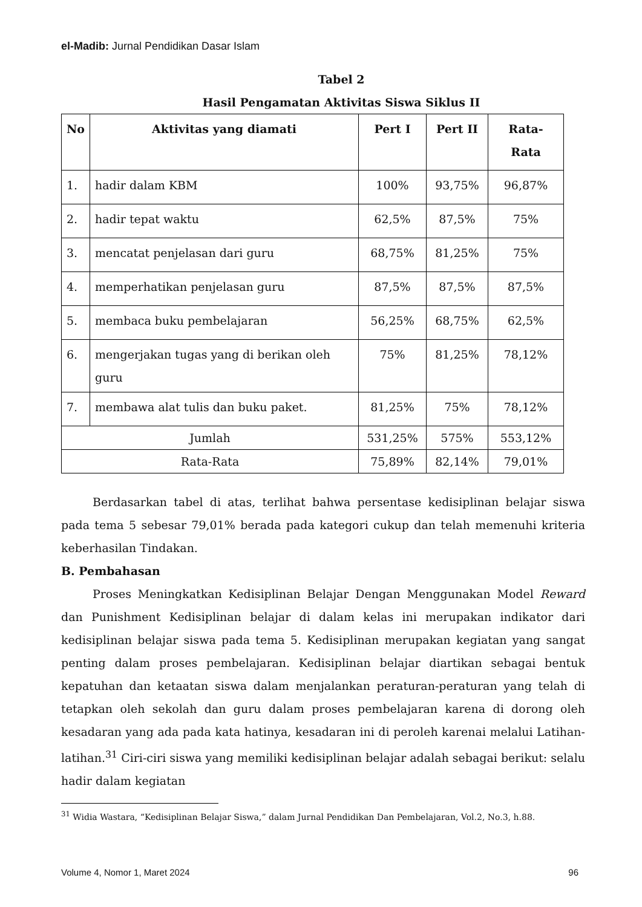el-Madib: Jurnal Pendidikan Dasar Islam
Tabel 2
Hasil Pengamatan Aktivitas Siswa Siklus II
| No | Aktivitas yang diamati | Pert I | Pert II | Rata- Rata |
| --- | --- | --- | --- | --- |
| 1. | hadir dalam KBM | 100% | 93,75% | 96,87% |
| 2. | hadir tepat waktu | 62,5% | 87,5% | 75% |
| 3. | mencatat penjelasan dari guru | 68,75% | 81,25% | 75% |
| 4. | memperhatikan penjelasan guru | 87,5% | 87,5% | 87,5% |
| 5. | membaca buku pembelajaran | 56,25% | 68,75% | 62,5% |
| 6. | mengerjakan tugas yang di berikan oleh guru | 75% | 81,25% | 78,12% |
| 7. | membawa alat tulis dan buku paket. | 81,25% | 75% | 78,12% |
| Jumlah | | 531,25% | 575% | 553,12% |
| Rata-Rata | | 75,89% | 82,14% | 79,01% |
Berdasarkan tabel di atas, terlihat bahwa persentase kedisiplinan belajar siswa pada tema 5 sebesar 79,01% berada pada kategori cukup dan telah memenuhi kriteria keberhasilan Tindakan.
B. Pembahasan
Proses Meningkatkan Kedisiplinan Belajar Dengan Menggunakan Model Reward dan Punishment Kedisiplinan belajar di dalam kelas ini merupakan indikator dari kedisiplinan belajar siswa pada tema 5. Kedisiplinan merupakan kegiatan yang sangat penting dalam proses pembelajaran. Kedisiplinan belajar diartikan sebagai bentuk kepatuhan dan ketaatan siswa dalam menjalankan peraturan-peraturan yang telah di tetapkan oleh sekolah dan guru dalam proses pembelajaran karena di dorong oleh kesadaran yang ada pada kata hatinya, kesadaran ini di peroleh karenai melalui Latihan-latihan.<sup>31</sup> Ciri-ciri siswa yang memiliki kedisiplinan belajar adalah sebagai berikut: selalu hadir dalam kegiatan
<sup>31</sup> Widia Wastara, “Kedisiplinan Belajar Siswa,” dalam Jurnal Pendidikan Dan Pembelajaran, Vol.2, No.3, h.88.
Volume 4, Nomor 1, Maret 2024 96